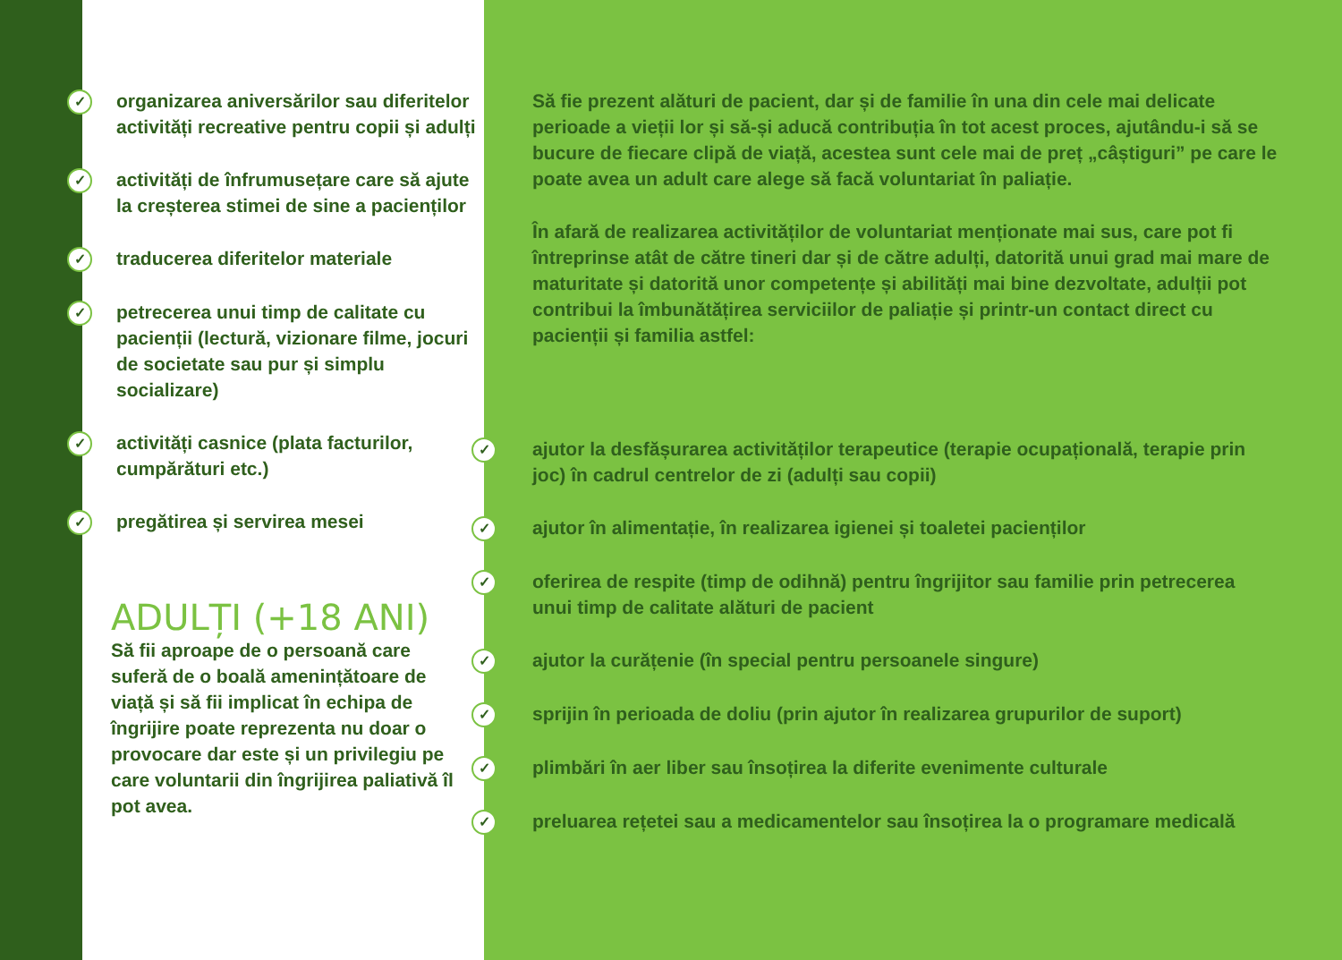✓ organizarea aniversărilor sau diferitelor activități recreative pentru copii și adulți
✓ activități de înfrumusețare care să ajute la creșterea stimei de sine a pacienților
✓ traducerea diferitelor materiale
✓ petrecerea unui timp de calitate cu pacienții (lectură, vizionare filme, jocuri de societate sau pur și simplu socializare)
✓ activități casnice (plata facturilor, cumpărături etc.)
✓ pregătirea și servirea mesei
ADULȚI (+18 ANI)
Să fii aproape de o persoană care suferă de o boală amenințătoare de viață și să fii implicat în echipa de îngrijire poate reprezenta nu doar o provocare dar este și un privilegiu pe care voluntarii din îngrijirea paliativă îl pot avea.
Să fie prezent alături de pacient, dar și de familie în una din cele mai delicate perioade a vieții lor și să-și aducă contribuția în tot acest proces, ajutându-i să se bucure de fiecare clipă de viață, acestea sunt cele mai de preț „câștiguri” pe care le poate avea un adult care alege să facă voluntariat în paliație.
În afară de realizarea activităților de voluntariat menționate mai sus, care pot fi întreprinse atât de către tineri dar și de către adulți, datorită unui grad mai mare de maturitate și datorită unor competențe și abilități mai bine dezvoltate, adulții pot contribui la îmbunătățirea serviciilor de paliație și printr-un contact direct cu pacienții și familia astfel:
✓ ajutor la desfășurarea activităților terapeutice (terapie ocupațională, terapie prin joc) în cadrul centrelor de zi (adulți sau copii)
✓ ajutor în alimentație, în realizarea igienei și toaletei pacienților
✓ oferirea de respite (timp de odihnă) pentru îngrijitor sau familie prin petrecerea unui timp de calitate alături de pacient
✓ ajutor la curățenie (în special pentru persoanele singure)
✓ sprijin în perioada de doliu (prin ajutor în realizarea grupurilor de suport)
✓ plimbări în aer liber sau însoțirea la diferite evenimente culturale
✓ preluarea rețetei sau a medicamentelor sau însoțirea la o programare medicală